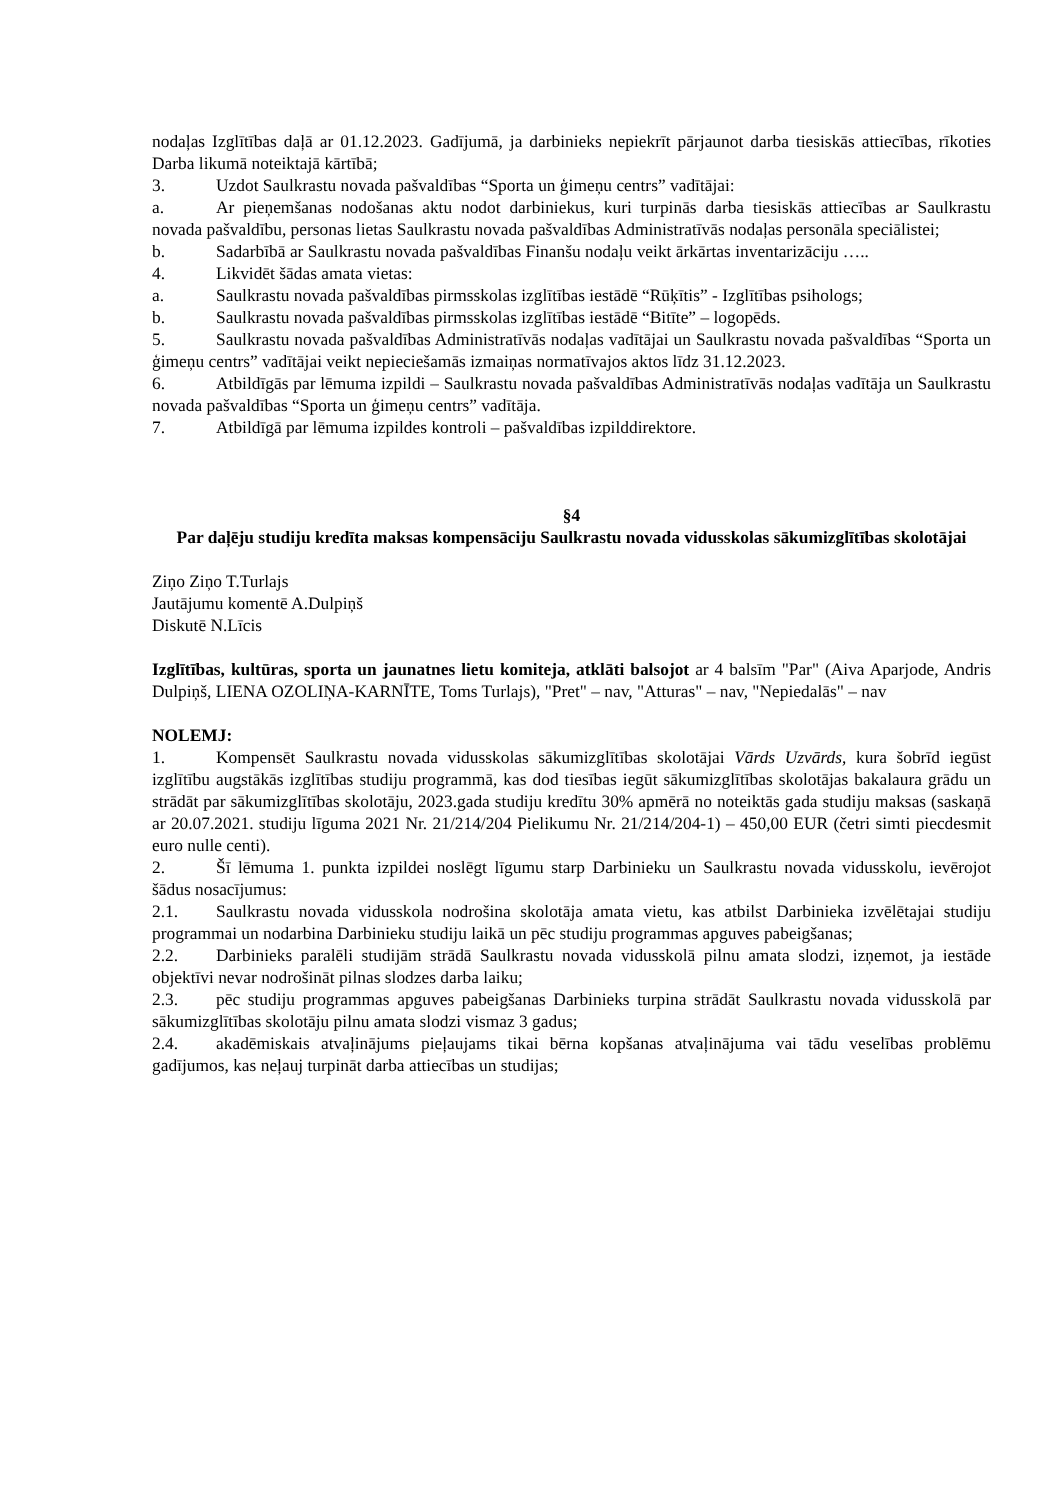nodaļas Izglītības daļā ar 01.12.2023. Gadījumā, ja darbinieks nepiekrīt pārjaunot darba tiesiskās attiecības, rīkoties Darba likumā noteiktajā kārtībā;
3. Uzdot Saulkrastu novada pašvaldības “Sporta un ģimeņu centrs” vadītājai:
a. Ar pieņemšanas nodošanas aktu nodot darbiniekus, kuri turpinās darba tiesiskās attiecības ar Saulkrastu novada pašvaldību, personas lietas Saulkrastu novada pašvaldības Administratīvās nodaļas personāla speciālistei;
b. Sadarbībā ar Saulkrastu novada pašvaldības Finanšu nodaļu veikt ārkārtas inventarizāciju …..
4. Likvidēt šādas amata vietas:
a. Saulkrastu novada pašvaldības pirmsskolas izglītības iestādē “Rūķītis” - Izglītības psihologs;
b. Saulkrastu novada pašvaldības pirmsskolas izglītības iestādē “Bitīte” – logopēds.
5. Saulkrastu novada pašvaldības Administratīvās nodaļas vadītājai un Saulkrastu novada pašvaldības “Sporta un ģimeņu centrs” vadītājai veikt nepieciešamās izmaiņas normatīvajos aktos līdz 31.12.2023.
6. Atbildīgās par lēmuma izpildi – Saulkrastu novada pašvaldības Administratīvās nodaļas vadītāja un Saulkrastu novada pašvaldības “Sporta un ģimeņu centrs” vadītāja.
7. Atbildīgā par lēmuma izpildes kontroli – pašvaldības izpilddirektore.
§4
Par daļēju studiju kredīta maksas kompensāciju Saulkrastu novada vidusskolas sākumizglītības skolotājai
Ziņo Ziņo T.Turlajs
Jautājumu komentē A.Dulpiņš
Diskutē N.Līcis
Izglītības, kultūras, sporta un jaunatnes lietu komiteja, atklāti balsojot ar 4 balsīm "Par" (Aiva Aparjode, Andris Dulpiņš, LIENA OZOLIŅA-KARNĪTE, Toms Turlajs), "Pret" – nav, "Atturas" – nav, "Nepiedalās" – nav
NOLEMJ:
1. Kompensēt Saulkrastu novada vidusskolas sākumizglītības skolotājai Vārds Uzvārds, kura šobrīd iegūst izglītību augstākās izglītības studiju programmā, kas dod tiesības iegūt sākumizglītības skolotājas bakalaura grādu un strādāt par sākumizglītības skolotāju, 2023.gada studiju kredītu 30% apmērā no noteiktās gada studiju maksas (saskaņā ar 20.07.2021. studiju līguma 2021 Nr. 21/214/204 Pielikumu Nr. 21/214/204-1) – 450,00 EUR (četri simti piecdesmit euro nulle centi).
2. Šī lēmuma 1. punkta izpildei noslēgt līgumu starp Darbinieku un Saulkrastu novada vidusskolu, ievērojot šādus nosacījumus:
2.1. Saulkrastu novada vidusskola nodrošina skolotāja amata vietu, kas atbilst Darbinieka izvēlētajai studiju programmai un nodarbina Darbinieku studiju laikā un pēc studiju programmas apguves pabeigšanas;
2.2. Darbinieks paralēli studijām strādā Saulkrastu novada vidusskolā pilnu amata slodzi, izņemot, ja iestāde objektīvi nevar nodrošināt pilnas slodzes darba laiku;
2.3. pēc studiju programmas apguves pabeigšanas Darbinieks turpina strādāt Saulkrastu novada vidusskolā par sākumizglītības skolotāju pilnu amata slodzi vismaz 3 gadus;
2.4. akadēmiskais atvaļinājums pieļaujams tikai bērna kopšanas atvaļinājuma vai tādu veselības problēmu gadījumos, kas neļauj turpināt darba attiecības un studijas;